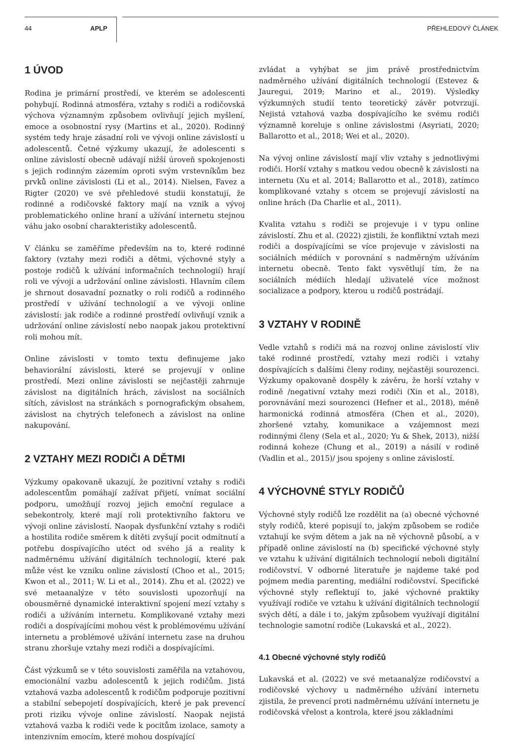44 APLP PŘEHLEDOVÝ ČLÁNEK
1 ÚVOD
Rodina je primární prostředí, ve kterém se adolescenti pohybují. Rodinná atmosféra, vztahy s rodiči a rodičovská výchova významným způsobem ovlivňují jejich myšlení, emoce a osobnostní rysy (Martins et al., 2020). Rodinný systém tedy hraje zásadní roli ve vývoji online závislostí u adolescentů. Četné výzkumy ukazují, že adolescenti s online závislostí obecně udávají nižší úroveň spokojenosti s jejich rodinným zázemím oproti svým vrstevníkům bez prvků online závislosti (Li et al., 2014). Nielsen, Favez a Rigter (2020) ve své přehledové studii konstatují, že rodinné a rodičovské faktory mají na vznik a vývoj problematického online hraní a užívání internetu stejnou váhu jako osobní charakteristiky adolescentů.
V článku se zaměříme především na to, které rodinné faktory (vztahy mezi rodiči a dětmi, výchovné styly a postoje rodičů k užívání informačních technologií) hrají roli ve vývoji a udržování online závislosti. Hlavním cílem je shrnout dosavadní poznatky o roli rodičů a rodinného prostředí v užívání technologií a ve vývoji online závislostí: jak rodiče a rodinné prostředí ovlivňují vznik a udržování online závislostí nebo naopak jakou protektivní roli mohou mít.
Online závislosti v tomto textu definujeme jako behaviorální závislosti, které se projevují v online prostředí. Mezi online závislosti se nejčastěji zahrnuje závislost na digitálních hrách, závislost na sociálních sítích, závislost na stránkách s pornografickým obsahem, závislost na chytrých telefonech a závislost na online nakupování.
2 VZTAHY MEZI RODIČI A DĚTMI
Výzkumy opakovaně ukazují, že pozitivní vztahy s rodiči adolescentům pomáhají zažívat přijetí, vnímat sociální podporu, umožňují rozvoj jejich emoční regulace a sebekontroly, které mají roli protektivního faktoru ve vývoji online závislostí. Naopak dysfunkční vztahy s rodiči a hostilita rodiče směrem k dítěti zvyšují pocit odmítnutí a potřebu dospívajícího utéct od svého já a reality k nadměrnému užívání digitálních technologií, které pak může vést ke vzniku online závislostí (Choo et al., 2015; Kwon et al., 2011; W. Li et al., 2014). Zhu et al. (2022) ve své metaanalýze v této souvislosti upozorňují na obousměrné dynamické interaktivní spojení mezí vztahy s rodiči a užíváním internetu. Komplikované vztahy mezi rodiči a dospívajícími mohou vést k problémovému užívání internetu a problémové užívání internetu zase na druhou stranu zhoršuje vztahy mezi rodiči a dospívajícími.
Část výzkumů se v této souvislosti zaměřila na vztahovou, emocionální vazbu adolescentů k jejich rodičům. Jistá vztahová vazba adolescentů k rodičům podporuje pozitivní a stabilní sebepojetí dospívajících, které je pak prevencí proti riziku vývoje online závislostí. Naopak nejistá vztahová vazba k rodiči vede k pocitům izolace, samoty a intenzivním emocím, které mohou dospívající
zvládat a vyhýbat se jim právě prostřednictvím nadměrného užívání digitálních technologií (Estevez & Jauregui, 2019; Marino et al., 2019). Výsledky výzkumných studií tento teoretický závěr potvrzují. Nejistá vztahová vazba dospívajícího ke svému rodiči významně koreluje s online závislostmi (Asyriati, 2020; Ballarotto et al., 2018; Wei et al., 2020).
Na vývoj online závislostí mají vliv vztahy s jednotlivými rodiči. Horší vztahy s matkou vedou obecně k závislosti na internetu (Xu et al. 2014; Ballarotto et al., 2018), zatímco komplikované vztahy s otcem se projevují závislostí na online hrách (Da Charlie et al., 2011).
Kvalita vztahu s rodiči se projevuje i v typu online závislostí. Zhu et al. (2022) zjistili, že konfliktní vztah mezi rodiči a dospívajícími se více projevuje v závislosti na sociálních médiích v porovnání s nadměrným užíváním internetu obecně. Tento fakt vysvětlují tím, že na sociálních médiích hledají uživatelé více možnost socializace a podpory, kterou u rodičů postrádají.
3 VZTAHY V RODINĚ
Vedle vztahů s rodiči má na rozvoj online závislostí vliv také rodinné prostředí, vztahy mezi rodiči i vztahy dospívajících s dalšími členy rodiny, nejčastěji sourozenci. Výzkumy opakovaně dospěly k závěru, že horší vztahy v rodině /negativní vztahy mezi rodiči (Xin et al., 2018), porovnávání mezi sourozenci (Hefner et al., 2018), méně harmonická rodinná atmosféra (Chen et al., 2020), zhoršené vztahy, komunikace a vzájemnost mezi rodinnými členy (Sela et al., 2020; Yu & Shek, 2013), nižší rodinná koheze (Chung et al., 2019) a násilí v rodině (Vadlin et al., 2015)/ jsou spojeny s online závislostí.
4 VÝCHOVNÉ STYLY RODIČŮ
Výchovné styly rodičů lze rozdělit na (a) obecné výchovné styly rodičů, které popisují to, jakým způsobem se rodiče vztahují ke svým dětem a jak na ně výchovně působí, a v případě online závislostí na (b) specifické výchovné styly ve vztahu k užívání digitálních technologií neboli digitální rodičovství. V odborné literatuře je najdeme také pod pojmem media parenting, mediální rodičovství. Specifické výchovné styly reflektují to, jaké výchovné praktiky využívají rodiče ve vztahu k užívání digitálních technologií svých dětí, a dále i to, jakým způsobem využívají digitální technologie samotní rodiče (Lukavská et al., 2022).
4.1 Obecné výchovné styly rodičů
Lukavská et al. (2022) ve své metaanalýze rodičovství a rodičovské výchovy u nadměrného užívání internetu zjistila, že prevencí proti nadměrnému užívání internetu je rodičovská vřelost a kontrola, které jsou základními